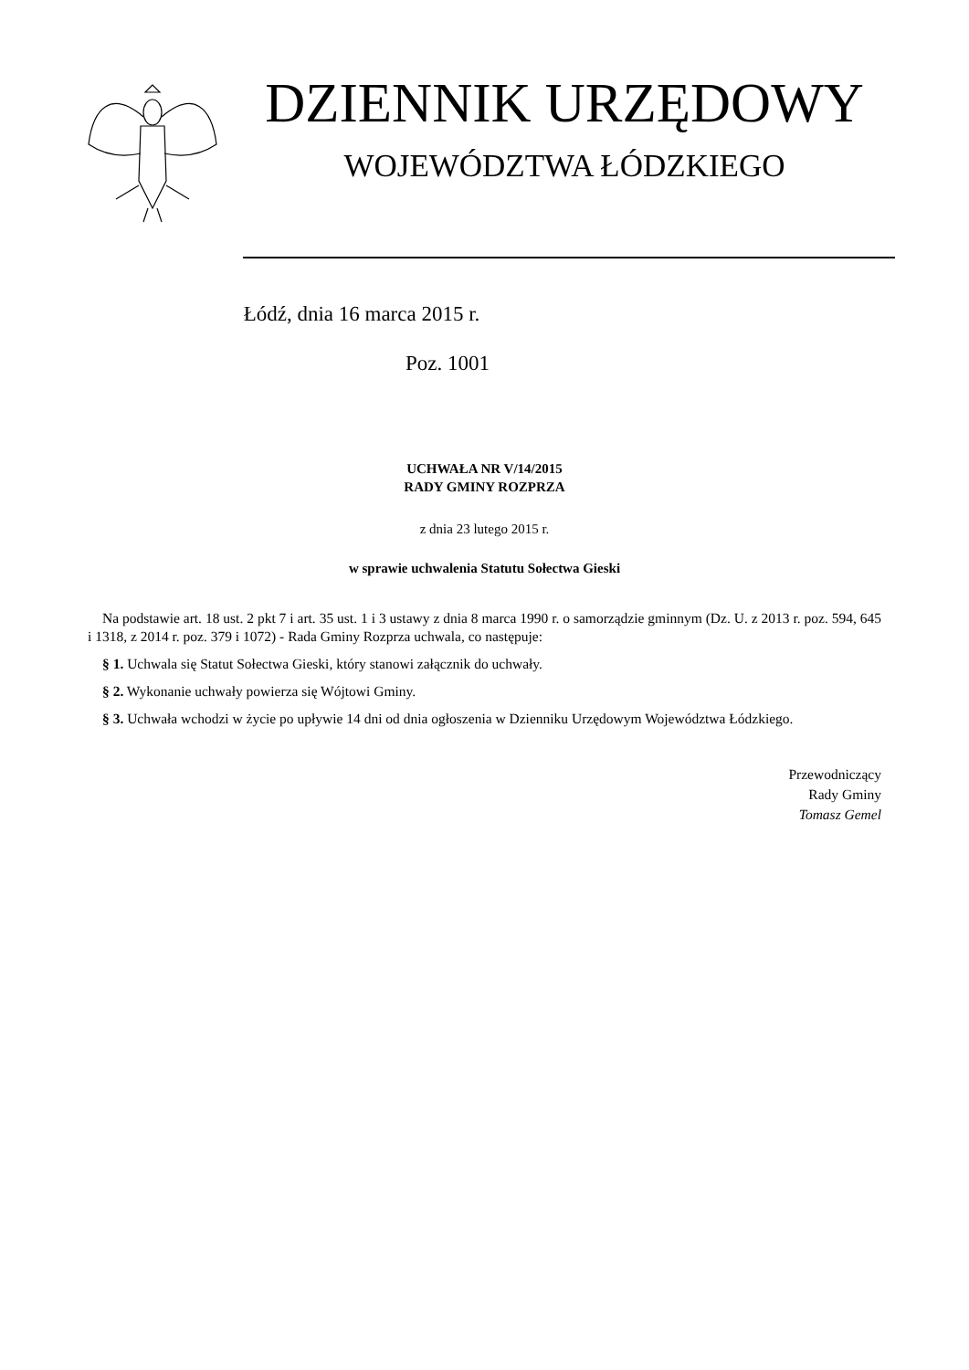DZIENNIK URZĘDOWY
WOJEWÓDZTWA ŁÓDZKIEGO
Łódź, dnia 16 marca 2015 r.
Poz. 1001
UCHWAŁA NR V/14/2015
RADY GMINY ROZPRZA
z dnia 23 lutego 2015 r.
w sprawie uchwalenia Statutu Sołectwa Gieski
Na podstawie art. 18 ust. 2 pkt 7 i art. 35 ust. 1 i 3 ustawy z dnia 8 marca 1990 r. o samorządzie gminnym (Dz. U. z 2013 r. poz. 594, 645 i 1318, z 2014 r. poz. 379 i 1072) - Rada Gminy Rozprza uchwala, co następuje:
§ 1. Uchwala się Statut Sołectwa Gieski, który stanowi załącznik do uchwały.
§ 2. Wykonanie uchwały powierza się Wójtowi Gminy.
§ 3. Uchwała wchodzi w życie po upływie 14 dni od dnia ogłoszenia w Dzienniku Urzędowym Województwa Łódzkiego.
Przewodniczący
Rady Gminy
Tomasz Gemel